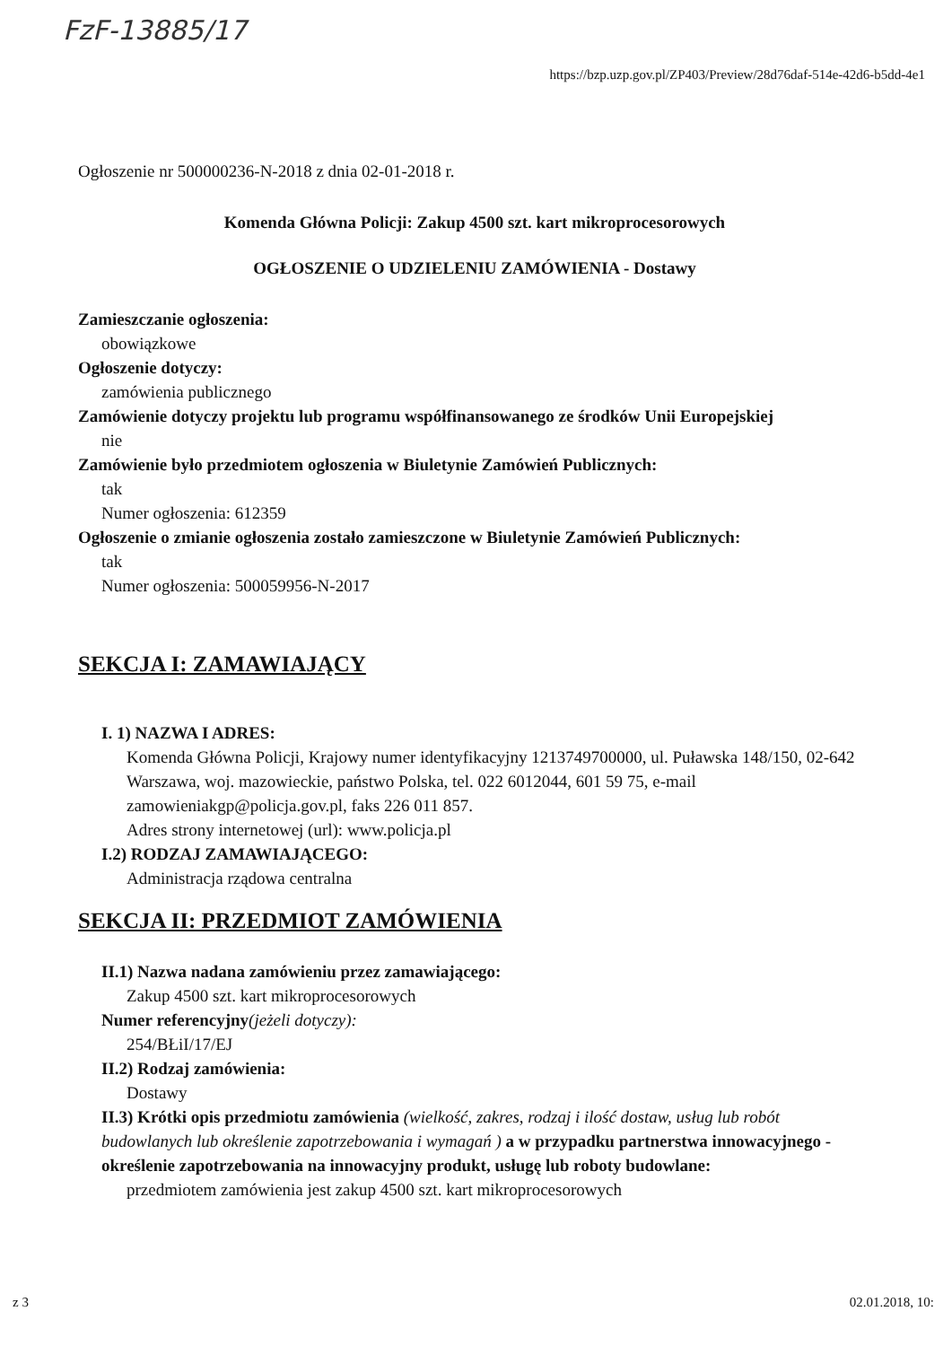FzF-13885/17
https://bzp.uzp.gov.pl/ZP403/Preview/28d76daf-514e-42d6-b5dd-4e1
Ogłoszenie nr 500000236-N-2018 z dnia 02-01-2018 r.
Komenda Główna Policji: Zakup 4500 szt. kart mikroprocesorowych
OGŁOSZENIE O UDZIELENIU ZAMÓWIENIA - Dostawy
Zamieszczanie ogłoszenia:
obowiązkowe
Ogłoszenie dotyczy:
zamówienia publicznego
Zamówienie dotyczy projektu lub programu współfinansowanego ze środków Unii Europejskiej
nie
Zamówienie było przedmiotem ogłoszenia w Biuletynie Zamówień Publicznych:
tak
Numer ogłoszenia: 612359
Ogłoszenie o zmianie ogłoszenia zostało zamieszczone w Biuletynie Zamówień Publicznych:
tak
Numer ogłoszenia: 500059956-N-2017
SEKCJA I: ZAMAWIAJĄCY
I. 1) NAZWA I ADRES:
Komenda Główna Policji, Krajowy numer identyfikacyjny 1213749700000, ul. Puławska 148/150, 02-642 Warszawa, woj. mazowieckie, państwo Polska, tel. 022 6012044, 601 59 75, e-mail zamowieniakgp@policja.gov.pl, faks 226 011 857.
Adres strony internetowej (url): www.policja.pl
I.2) RODZAJ ZAMAWIAJĄCEGO:
Administracja rządowa centralna
SEKCJA II: PRZEDMIOT ZAMÓWIENIA
II.1) Nazwa nadana zamówieniu przez zamawiającego:
Zakup 4500 szt. kart mikroprocesorowych
Numer referencyjny(jeżeli dotyczy):
254/BŁiI/17/EJ
II.2) Rodzaj zamówienia:
Dostawy
II.3) Krótki opis przedmiotu zamówienia (wielkość, zakres, rodzaj i ilość dostaw, usług lub robót budowlanych lub określenie zapotrzebowania i wymagań ) a w przypadku partnerstwa innowacyjnego - określenie zapotrzebowania na innowacyjny produkt, usługę lub roboty budowlane:
przedmiotem zamówienia jest zakup 4500 szt. kart mikroprocesorowych
z 3 02.01.2018, 10: